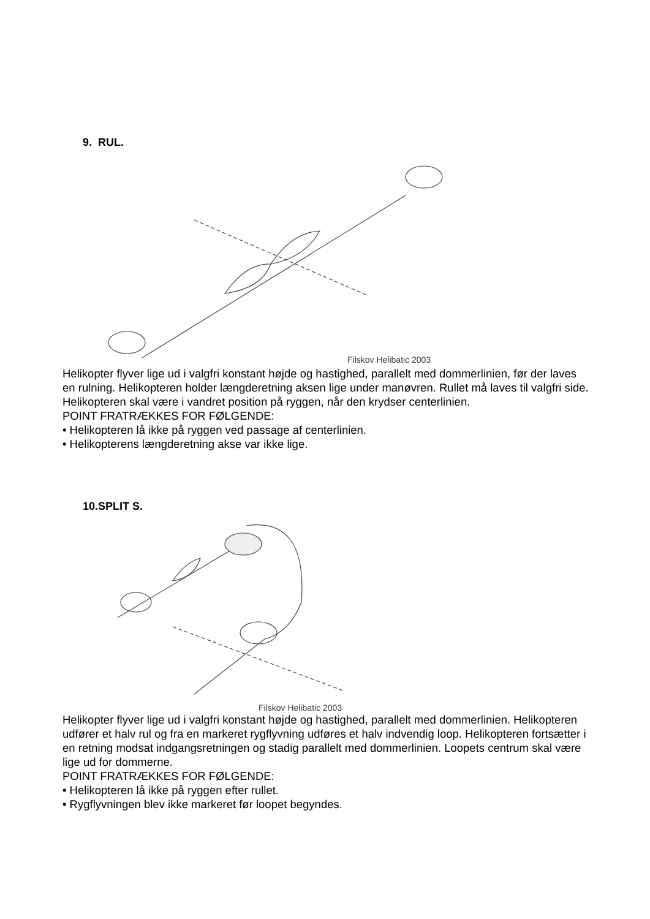9. RUL.
Filskov Helibatic 2003
Helikopter flyver lige ud i valgfri konstant højde og hastighed, parallelt med dommerlinien, før der laves en rulning. Helikopteren holder længderetning aksen lige under manøvren. Rullet må laves til valgfri side. Helikopteren skal være i vandret position på ryggen, når den krydser centerlinien.
POINT FRATRÆKKES FOR FØLGENDE:
• Helikopteren lå ikke på ryggen ved passage af centerlinien.
• Helikopterens længderetning akse var ikke lige.
10.SPLIT S.
Filskov Helibatic 2003
Helikopter flyver lige ud i valgfri konstant højde og hastighed, parallelt med dommerlinien. Helikopteren udfører et halv rul og fra en markeret rygflyvning udføres et halv indvendig loop. Helikopteren fortsætter i en retning modsat indgangsretningen og stadig parallelt med dommerlinien. Loopets centrum skal være lige ud for dommerne.
POINT FRATRÆKKES FOR FØLGENDE:
• Helikopteren lå ikke på ryggen efter rullet.
• Rygflyvningen blev ikke markeret før loopet begyndes.